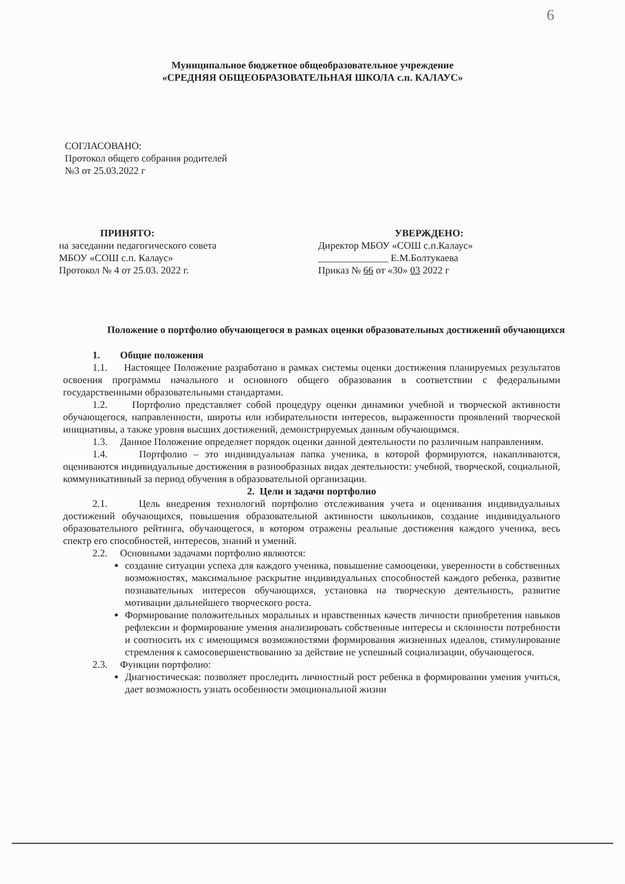6
Муниципальное бюджетное общеобразовательное учреждение
«СРЕДНЯЯ ОБЩЕОБРАЗОВАТЕЛЬНАЯ ШКОЛА с.п. КАЛАУС»
СОГЛАСОВАНО:
Протокол общего собрания родителей
№3 от 25.03.2022 г
ПРИНЯТО:
на заседании педагогического совета
МБОУ «СОШ с.п. Калаус»
Протокол № 4 от 25.03. 2022 г.
УВЕРЖДЕНО:
Директор МБОУ «СОШ с.п.Калаус»
______________ Е.М.Болтукаева
Приказ № 66 от «30» 03 2022 г
Положение о портфолио обучающегося в рамках оценки образовательных достижений обучающихся
1. Общие положения
1.1. Настоящее Положение разработано в рамках системы оценки достижения планируемых результатов освоения программы начального и основного общего образования в соответствии с федеральными государственными образовательными стандартами.
1.2. Портфолио представляет собой процедуру оценки динамики учебной и творческой активности обучающегося, направленности, широты или избирательности интересов, выраженности проявлений творческой инициативы, а также уровня высших достижений, демонстрируемых данным обучающимся.
1.3. Данное Положение определяет порядок оценки данной деятельности по различным направлениям.
1.4. Портфолио – это индивидуальная папка ученика, в которой формируются, накапливаются, оцениваются индивидуальные достижения в разнообразных видах деятельности: учебной, творческой, социальной, коммуникативный за период обучения в образовательной организации.
2. Цели и задачи портфолио
2.1. Цель внедрения технологий портфолио отслеживания учета и оценивания индивидуальных достижений обучающихся, повышения образовательной активности школьников, создание индивидуального образовательного рейтинга, обучающегося, в котором отражены реальные достижения каждого ученика, весь спектр его способностей, интересов, знаний и умений.
2.2. Основными задачами портфолио являются:
создание ситуации успеха для каждого ученика, повышение самооценки, уверенности в собственных возможностях, максимальное раскрытие индивидуальных способностей каждого ребенка, развитие познавательных интересов обучающихся, установка на творческую деятельность, развитие мотивации дальнейшего творческого роста.
Формирование положительных моральных и нравственных качеств личности приобретения навыков рефлексии и формирование умения анализировать собственные интересы и склонности потребности и соотносить их с имеющимся возможностями формирования жизненных идеалов, стимулирование стремления к самосовершенствованию за действие не успешный социализации, обучающегося.
2.3. Функции портфолио:
Диагностическая: позволяет проследить личностный рост ребенка в формировании умения учиться, дает возможность узнать особенности эмоциональной жизни